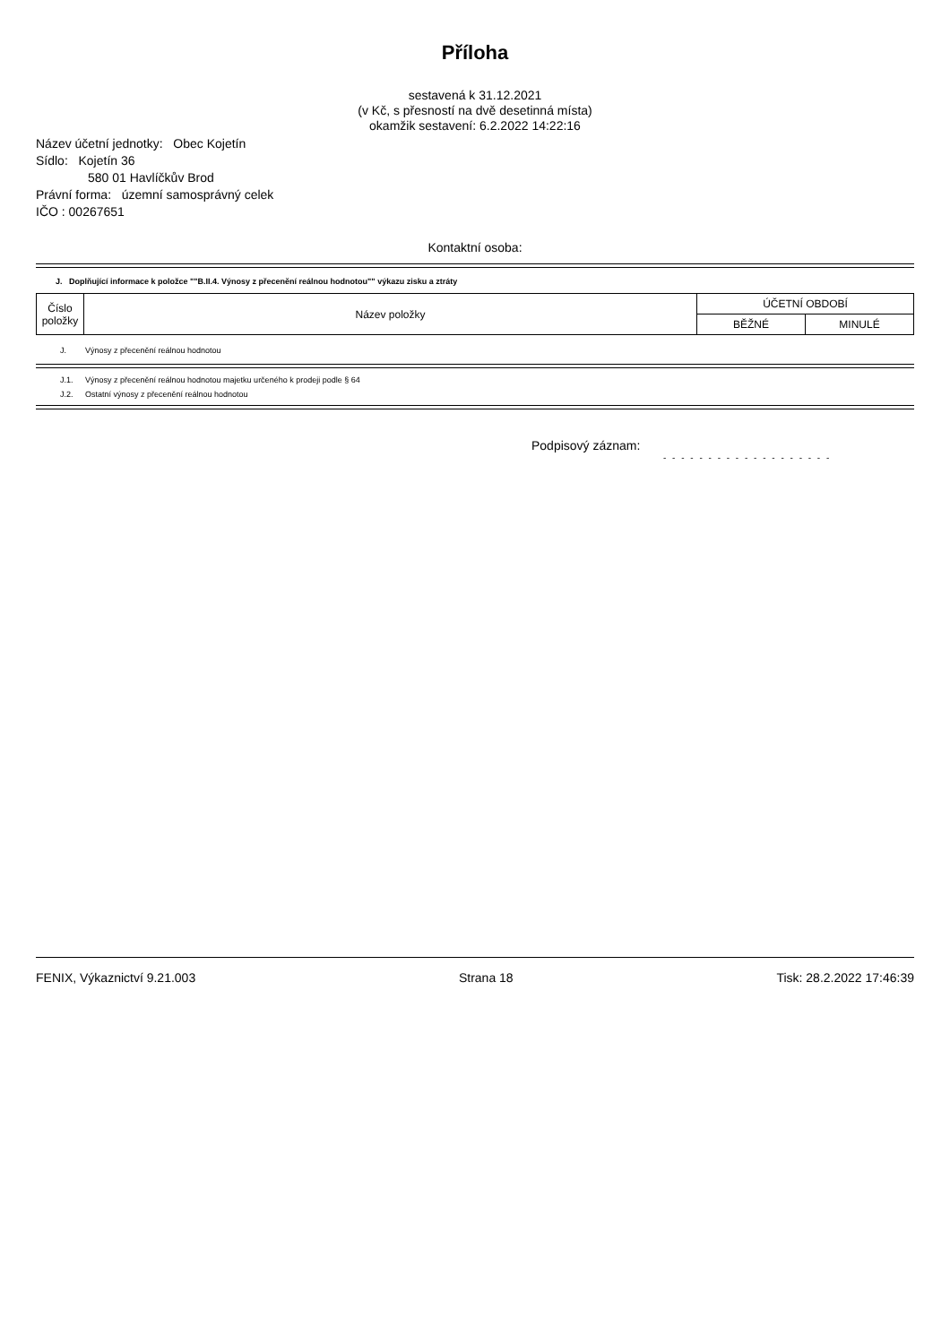Příloha
sestavená k 31.12.2021
(v Kč, s přesností na dvě desetinná místa)
okamžik sestavení: 6.2.2022 14:22:16
Název účetní jednotky: Obec Kojetín
Sídlo: Kojetín 36
580 01 Havlíčkův Brod
Právní forma: územní samosprávný celek
IČO : 00267651
Kontaktní osoba:
J. Doplňující informace k položce ""B.II.4. Výnosy z přecenění reálnou hodnotou"" výkazu zisku a ztráty
| Číslo položky | Název položky | ÚČETNÍ OBDOBÍ | |
| --- | --- | --- | --- |
| | | BĚŽNÉ | MINULÉ |
J. Výnosy z přecenění reálnou hodnotou
J.1. Výnosy z přecenění reálnou hodnotou majetku určeného k prodeji podle § 64
J.2. Ostatní výnosy z přecenění reálnou hodnotou
Podpisový záznam:
- - - - - - - - - - - - - - - - - - -
FENIX, Výkaznictví 9.21.003 Strana 18 Tisk: 28.2.2022 17:46:39